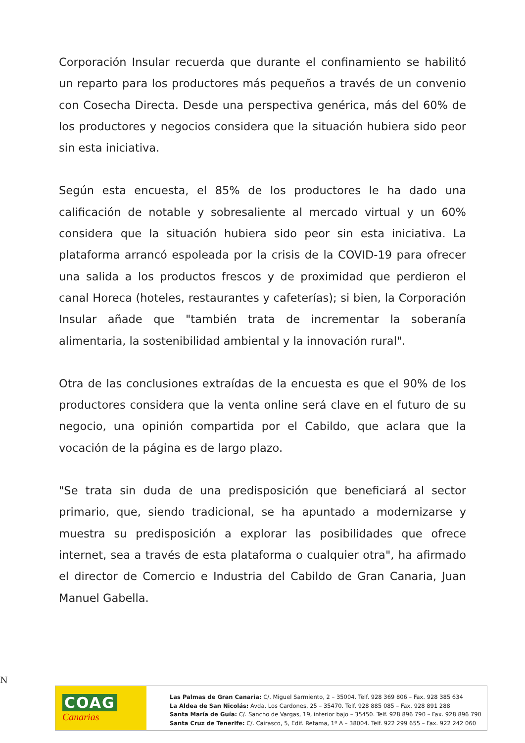Corporación Insular recuerda que durante el confinamiento se habilitó un reparto para los productores más pequeños a través de un convenio con Cosecha Directa. Desde una perspectiva genérica, más del 60% de los productores y negocios considera que la situación hubiera sido peor sin esta iniciativa.
Según esta encuesta, el 85% de los productores le ha dado una calificación de notable y sobresaliente al mercado virtual y un 60% considera que la situación hubiera sido peor sin esta iniciativa. La plataforma arrancó espoleada por la crisis de la COVID-19 para ofrecer una salida a los productos frescos y de proximidad que perdieron el canal Horeca (hoteles, restaurantes y cafeterías); si bien, la Corporación Insular añade que "también trata de incrementar la soberanía alimentaria, la sostenibilidad ambiental y la innovación rural".
Otra de las conclusiones extraídas de la encuesta es que el 90% de los productores considera que la venta online será clave en el futuro de su negocio, una opinión compartida por el Cabildo, que aclara que la vocación de la página es de largo plazo.
"Se trata sin duda de una predisposición que beneficiará al sector primario, que, siendo tradicional, se ha apuntado a modernizarse y muestra su predisposición a explorar las posibilidades que ofrece internet, sea a través de esta plataforma o cualquier otra", ha afirmado el director de Comercio e Industria del Cabildo de Gran Canaria, Juan Manuel Gabella.
N
COAG
Canarias
Las Palmas de Gran Canaria: C/. Miguel Sarmiento, 2 – 35004. Telf. 928 369 806 – Fax. 928 385 634
La Aldea de San Nicolás: Avda. Los Cardones, 25 – 35470. Telf. 928 885 085 – Fax. 928 891 288
Santa María de Guía: C/. Sancho de Vargas, 19, interior bajo – 35450. Telf. 928 896 790 – Fax. 928 896 790
Santa Cruz de Tenerife: C/. Cairasco, 5, Edif. Retama, 1º A – 38004. Telf. 922 299 655 – Fax. 922 242 060